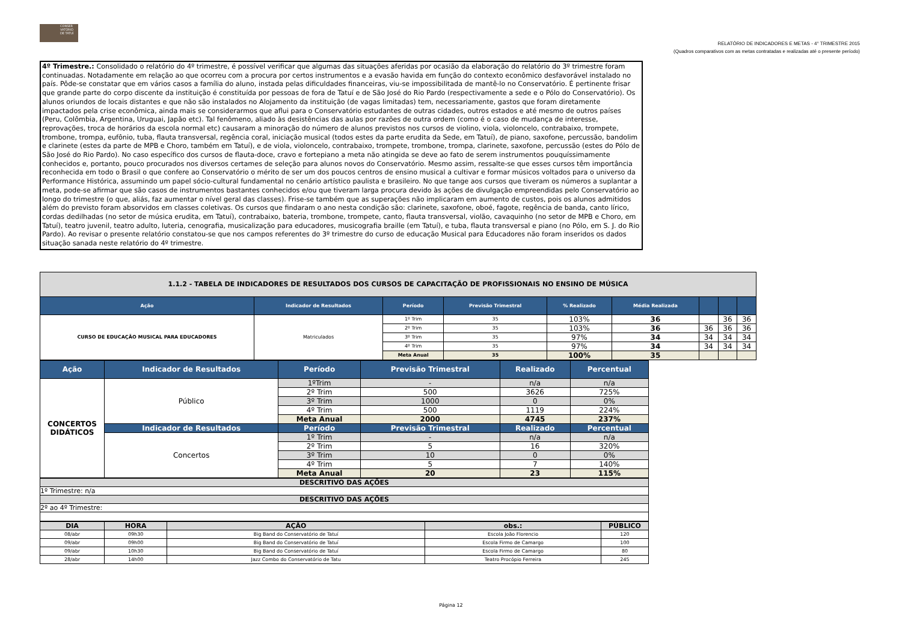CONSER VATÓRIO DE TATUÍ
RELATÓRIO DE INDICADORES E METAS - 4° TRIMESTRE 2015
(Quadros comparativos com as metas contratadas e realizadas até o presente período)
4º Trimestre.: Consolidado o relatório do 4º trimestre, é possível verificar que algumas das situações aferidas por ocasião da elaboração do relatório do 3º trimestre foram continuadas. Notadamente em relação ao que ocorreu com a procura por certos instrumentos e a evasão havida em função do contexto econômico desfavorável instalado no país. Pôde-se constatar que em vários casos a família do aluno, instada pelas dificuldades financeiras, viu-se impossibilitada de mantê-lo no Conservatório. É pertinente frisar que grande parte do corpo discente da instituição é constituída por pessoas de fora de Tatuí e de São José do Rio Pardo (respectivamente a sede e o Pólo do Conservatório). Os alunos oriundos de locais distantes e que não são instalados no Alojamento da instituição (de vagas limitadas) tem, necessariamente, gastos que foram diretamente impactados pela crise econômica, ainda mais se considerarmos que aflui para o Conservatório estudantes de outras cidades, outros estados e até mesmo de outros países (Peru, Colômbia, Argentina, Uruguai, Japão etc). Tal fenômeno, aliado às desistências das aulas por razões de outra ordem (como é o caso de mudança de interesse, reprovações, troca de horários da escola normal etc) causaram a minoração do número de alunos previstos nos cursos de violino, viola, violoncelo, contrabaixo, trompete, trombone, trompa, eufônio, tuba, flauta transversal, regência coral, iniciação musical (todos estes da parte erudita da Sede, em Tatuí), de piano, saxofone, percussão, bandolim e clarinete (estes da parte de MPB e Choro, também em Tatuí), e de viola, violoncelo, contrabaixo, trompete, trombone, trompa, clarinete, saxofone, percussão (estes do Pólo de São José do Rio Pardo). No caso específico dos cursos de flauta-doce, cravo e fortepiano a meta não atingida se deve ao fato de serem instrumentos pouquíssimamente conhecidos e, portanto, pouco procurados nos diversos certames de seleção para alunos novos do Conservatório. Mesmo assim, ressalte-se que esses cursos têm importância reconhecida em todo o Brasil o que confere ao Conservatório o mérito de ser um dos poucos centros de ensino musical a cultivar e formar músicos voltados para o universo da Performance Histórica, assumindo um papel sócio-cultural fundamental no cenário artístico paulista e brasileiro. No que tange aos cursos que tiveram os números a suplantar a meta, pode-se afirmar que são casos de instrumentos bastantes conhecidos e/ou que tiveram larga procura devido às ações de divulgação empreendidas pelo Conservatório ao longo do trimestre (o que, aliás, faz aumentar o nível geral das classes). Frise-se também que as superações não implicaram em aumento de custos, pois os alunos admitidos além do previsto foram absorvidos em classes coletivas. Os cursos que findaram o ano nesta condição são: clarinete, saxofone, oboé, fagote, regência de banda, canto lírico, cordas dedilhadas (no setor de música erudita, em Tatuí), contrabaixo, bateria, trombone, trompete, canto, flauta transversal, violão, cavaquinho (no setor de MPB e Choro, em Tatuí), teatro juvenil, teatro adulto, luteria, cenografia, musicalização para educadores, musicografia braille (em Tatuí), e tuba, flauta transversal e piano (no Pólo, em S. J. do Rio Pardo). Ao revisar o presente relatório constatou-se que nos campos referentes do 3º trimestre do curso de educação Musical para Educadores não foram inseridos os dados situação sanada neste relatório do 4º trimestre.
| 1.1.2 - TABELA DE INDICADORES DE RESULTADOS DOS CURSOS DE CAPACITAÇÃO DE PROFISSIONAIS NO ENSINO DE MÚSICA | | | | | | | | |
| --- | --- | --- | --- | --- | --- | --- | --- | --- |
| Ação | Indicador de Resultados | Período | Previsão Trimestral | % Realizado | Média Realizada | | | |
| CURSO DE EDUCAÇÃO MUSICAL PARA EDUCADORES | Matriculados | 1º Trim | 35 | 103% | 36 | | 36 | 36 |
| | | 2º Trim | 35 | 103% | 36 | 36 | 36 | 36 |
| | | 3º Trim | 35 | 97% | 34 | 34 | 34 | 34 |
| | | 4º Trim | 35 | 97% | 34 | 34 | 34 | 34 |
| | | Meta Anual | 35 | 100% | 35 | | | |
| Ação | Indicador de Resultados | Período | Previsão Trimestral | Realizado | Percentual |
| --- | --- | --- | --- | --- | --- |
| CONCERTOS DIDÁTICOS | Público | 1ºTrim | - | n/a | n/a |
| | | 2º Trim | 500 | 3626 | 725% |
| | | 3º Trim | 1000 | 0 | 0% |
| | | 4º Trim | 500 | 1119 | 224% |
| | | Meta Anual | 2000 | 4745 | 237% |
| | Indicador de Resultados | Período | Previsão Trimestral | Realizado | Percentual |
| | Concertos | 1º Trim | - | n/a | n/a |
| | | 2º Trim | 5 | 16 | 320% |
| | | 3º Trim | 10 | 0 | 0% |
| | | 4º Trim | 5 | 7 | 140% |
| | | Meta Anual | 20 | 23 | 115% |
| DESCRITIVO DAS AÇÕES |
| --- |
| 1º Trimestre: n/a |
| DESCRITIVO DAS AÇÕES |
| 2º ao 4º Trimestre: |
| DIA | HORA | AÇÃO | obs.: | PÚBLICO |
| --- | --- | --- | --- | --- |
| 08/abr | 09h30 | Big Band do Conservatório de Tatuí | Escola João Florencio | 120 |
| 09/abr | 09h00 | Big Band do Conservatório de Tatuí | Escola Firmo de Camargo | 100 |
| 09/abr | 10h30 | Big Band do Conservatório de Tatuí | Escola Firmo de Camargo | 80 |
| 28/abr | 14h00 | Jazz Combo do Conservatório de Tatu | Teatro Procópio Ferreira | 245 |
Página 12